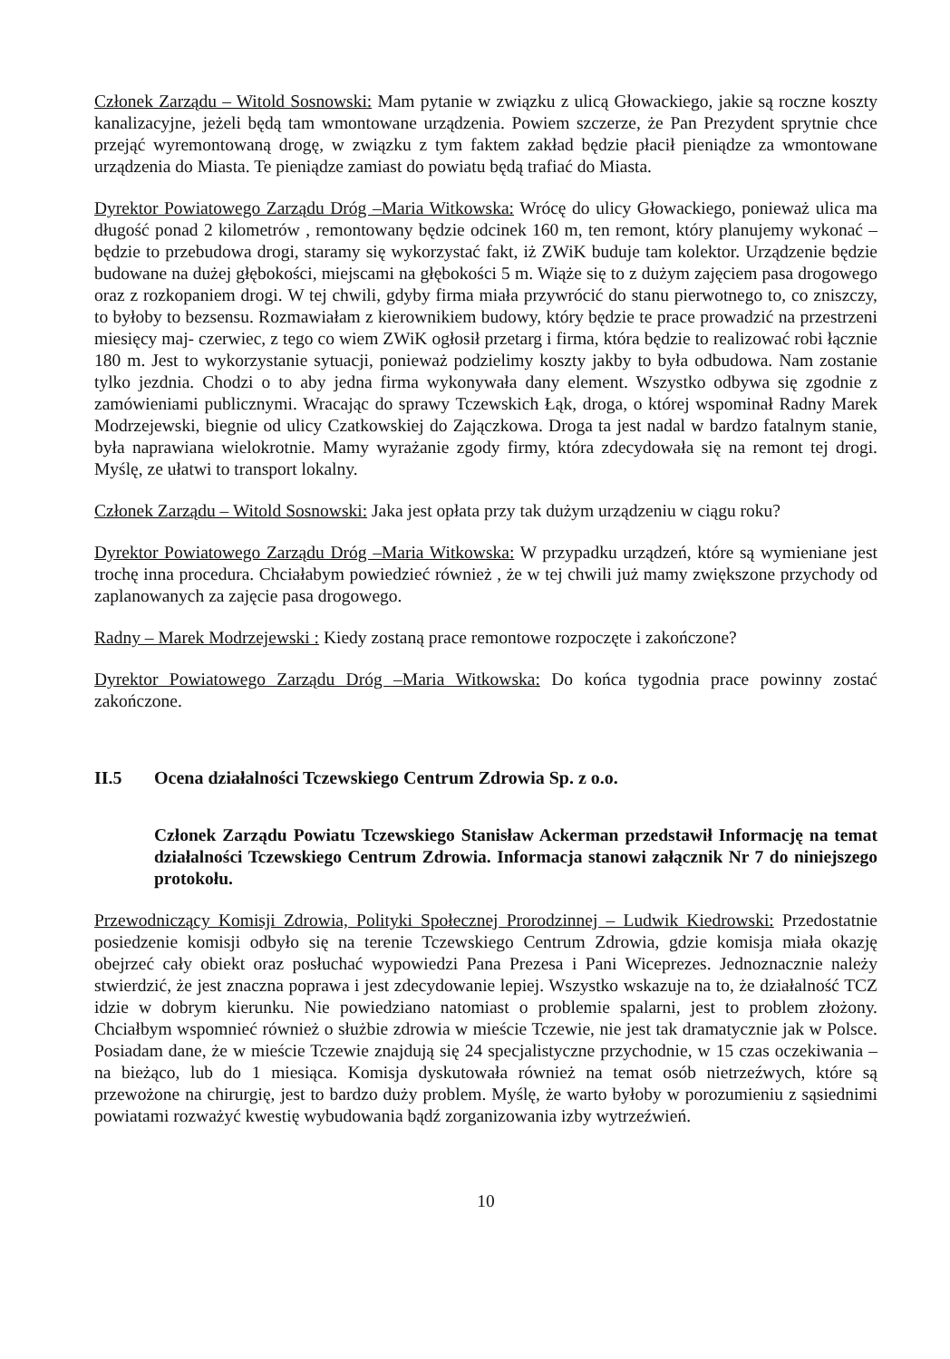Członek Zarządu – Witold Sosnowski: Mam pytanie w związku z ulicą Głowackiego, jakie są roczne koszty kanalizacyjne, jeżeli będą tam wmontowane urządzenia. Powiem szczerze, że Pan Prezydent sprytnie chce przejąć wyremontowaną drogę, w związku z tym faktem zakład będzie płacił pieniądze za wmontowane urządzenia do Miasta. Te pieniądze zamiast do powiatu będą trafiać do Miasta.
Dyrektor Powiatowego Zarządu Dróg –Maria Witkowska: Wrócę do ulicy Głowackiego, ponieważ ulica ma długość ponad 2 kilometrów , remontowany będzie odcinek 160 m, ten remont, który planujemy wykonać – będzie to przebudowa drogi, staramy się wykorzystać fakt, iż ZWiK buduje tam kolektor. Urządzenie będzie budowane na dużej głębokości, miejscami na głębokości 5 m. Wiąże się to z dużym zajęciem pasa drogowego oraz z rozkopaniem drogi. W tej chwili, gdyby firma miała przywrócić do stanu pierwotnego to, co zniszczy, to byłoby to bezsensu. Rozmawiałam z kierownikiem budowy, który będzie te prace prowadzić na przestrzeni miesięcy maj- czerwiec, z tego co wiem ZWiK ogłosił przetarg i firma, która będzie to realizować robi łącznie 180 m. Jest to wykorzystanie sytuacji, ponieważ podzielimy koszty jakby to była odbudowa. Nam zostanie tylko jezdnia. Chodzi o to aby jedna firma wykonywała dany element. Wszystko odbywa się zgodnie z zamówieniami publicznymi. Wracając do sprawy Tczewskich Łąk, droga, o której wspominał Radny Marek Modrzejewski, biegnie od ulicy Czatkowskiej do Zajączkowa. Droga ta jest nadal w bardzo fatalnym stanie, była naprawiana wielokrotnie. Mamy wyrażanie zgody firmy, która zdecydowała się na remont tej drogi. Myślę, ze ułatwi to transport lokalny.
Członek Zarządu – Witold Sosnowski: Jaka jest opłata przy tak dużym urządzeniu w ciągu roku?
Dyrektor Powiatowego Zarządu Dróg –Maria Witkowska: W przypadku urządzeń, które są wymieniane jest trochę inna procedura. Chciałabym powiedzieć również , że w tej chwili już mamy zwiększone przychody od zaplanowanych za zajęcie pasa drogowego.
Radny – Marek Modrzejewski : Kiedy zostaną prace remontowe rozpoczęte i zakończone?
Dyrektor Powiatowego Zarządu Dróg –Maria Witkowska: Do końca tygodnia prace powinny zostać zakończone.
II.5 Ocena działalności Tczewskiego Centrum Zdrowia Sp. z o.o.
Członek Zarządu Powiatu Tczewskiego Stanisław Ackerman przedstawił Informację na temat działalności Tczewskiego Centrum Zdrowia. Informacja stanowi załącznik Nr 7 do niniejszego protokołu.
Przewodniczący Komisji Zdrowia, Polityki Społecznej Prorodzinnej – Ludwik Kiedrowski: Przedostatnie posiedzenie komisji odbyło się na terenie Tczewskiego Centrum Zdrowia, gdzie komisja miała okazję obejrzeć cały obiekt oraz posłuchać wypowiedzi Pana Prezesa i Pani Wiceprezes. Jednoznacznie należy stwierdzić, że jest znaczna poprawa i jest zdecydowanie lepiej. Wszystko wskazuje na to, że działalność TCZ idzie w dobrym kierunku. Nie powiedziano natomiast o problemie spalarni, jest to problem złożony. Chciałbym wspomnieć również o służbie zdrowia w mieście Tczewie, nie jest tak dramatycznie jak w Polsce. Posiadam dane, że w mieście Tczewie znajdują się 24 specjalistyczne przychodnie, w 15 czas oczekiwania – na bieżąco, lub do 1 miesiąca. Komisja dyskutowała również na temat osób nietrzeźwych, które są przewożone na chirurgię, jest to bardzo duży problem. Myślę, że warto byłoby w porozumieniu z sąsiednimi powiatami rozważyć kwestię wybudowania bądź zorganizowania izby wytrzeźwień.
10